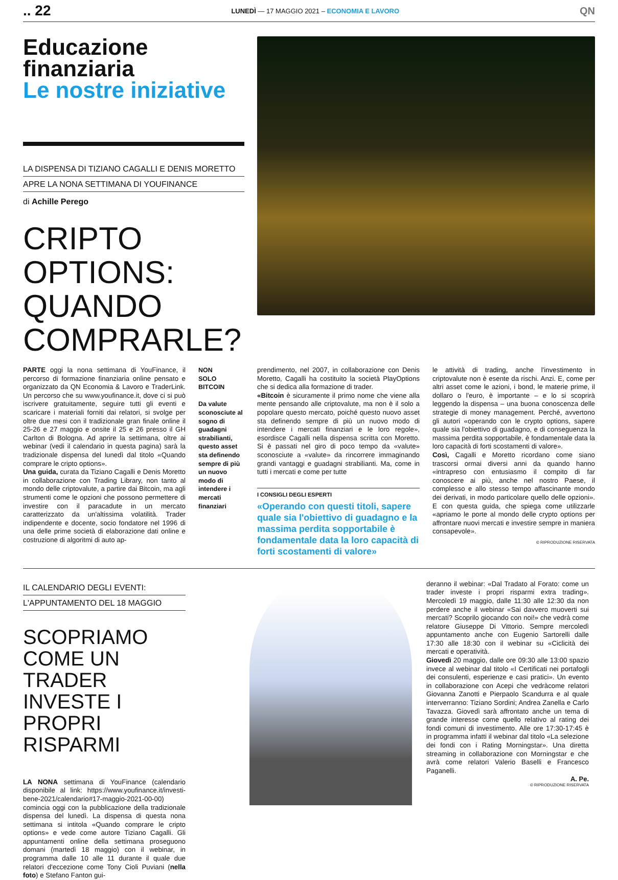.. 22 LUNEDÌ — 17 MAGGIO 2021 – ECONOMIA E LAVORO QN
Educazione finanziaria
Le nostre iniziative
LA DISPENSA DI TIZIANO CAGALLI E DENIS MORETTO
APRE LA NONA SETTIMANA DI YOUFINANCE
di Achille Perego
CRIPTO OPTIONS: QUANDO COMPRARLE?
PARTE oggi la nona settimana di YouFinance, il percorso di formazione finanziaria online pensato e organizzato da QN Economia & Lavoro e TraderLink. Un percorso che su www.youfinance.it, dove ci si può iscrivere gratuitamente, seguire tutti gli eventi e scaricare i materiali forniti dai relatori, si svolge per oltre due mesi con il tradizionale gran finale online il 25-26 e 27 maggio e onsite il 25 e 26 presso il GH Carlton di Bologna. Ad aprire la settimana, oltre ai webinar (vedi il calendario in questa pagina) sarà la tradizionale dispensa del lunedì dal titolo «Quando comprare le cripto options».
Una guida, curata da Tiziano Cagalli e Denis Moretto in collaborazione con Trading Library, non tanto al mondo delle criptovalute, a partire dai Bitcoin, ma agli strumenti come le opzioni che possono permettere di investire con il paracadute in un mercato caratterizzato da un'altissima volatilità. Trader indipendente e docente, socio fondatore nel 1996 di una delle prime società di elaborazione dati online e costruzione di algoritmi di auto ap-
NON
SOLO
BITCOIN
Da valute sconosciute al sogno di guadagni strabilianti, questo asset sta definendo sempre di più un nuovo modo di intendere i mercati finanziari
prendimento, nel 2007, in collaborazione con Denis Moretto, Cagalli ha costituito la società PlayOptions che si dedica alla formazione di trader.
«Bitcoin è sicuramente il primo nome che viene alla mente pensando alle criptovalute, ma non è il solo a popolare questo mercato, poiché questo nuovo asset sta definendo sempre di più un nuovo modo di intendere i mercati finanziari e le loro regole», esordisce Cagalli nella dispensa scritta con Moretto. Si è passati nel giro di poco tempo da «valute» sconosciute a «valute» da rincorrere immaginando grandi vantaggi e guadagni strabilianti. Ma, come in tutti i mercati e come per tutte
I CONSIGLI DEGLI ESPERTI
«Operando con questi titoli, sapere quale sia l'obiettivo di guadagno e la massima perdita sopportabile è fondamentale data la loro capacità di forti scostamenti di valore»
le attività di trading, anche l'investimento in criptovalute non è esente da rischi. Anzi. E, come per altri asset come le azioni, i bond, le materie prime, il dollaro o l'euro, è importante – e lo si scoprirà leggendo la dispensa – una buona conoscenza delle strategie di money management. Perché, avvertono gli autori «operando con le crypto options, sapere quale sia l'obiettivo di guadagno, e di conseguenza la massima perdita sopportabile, è fondamentale data la loro capacità di forti scostamenti di valore».
Così, Cagalli e Moretto ricordano come siano trascorsi ormai diversi anni da quando hanno «intrapreso con entusiasmo il compito di far conoscere ai più, anche nel nostro Paese, il complesso e allo stesso tempo affascinante mondo dei derivati, in modo particolare quello delle opzioni». E con questa guida, che spiega come utilizzarle «apriamo le porte al mondo delle crypto options per affrontare nuovi mercati e investire sempre in maniera consapevole».
© RIPRODUZIONE RISERVATA
IL CALENDARIO DEGLI EVENTI:
L'APPUNTAMENTO DEL 18 MAGGIO
SCOPRIAMO COME UN TRADER INVESTE I PROPRI RISPARMI
LA NONA settimana di YouFinance (calendario disponibile al link: https://www.youfinance.it/investi-bene-2021/calendario#17-maggio-2021-00-00) comincia oggi con la pubblicazione della tradizionale dispensa del lunedì. La dispensa di questa nona settimana si intitola «Quando comprare le cripto options» e vede come autore Tiziano Cagalli. Gli appuntamenti online della settimana proseguono domani (martedì 18 maggio) con il webinar, in programma dalle 10 alle 11 durante il quale due relatori d'eccezione come Tony Cioli Puviani (nella foto) e Stefano Fanton gui-
deranno il webinar: «Dal Tradato al Forato: come un trader investe i propri risparmi extra trading». Mercoledì 19 maggio, dalle 11:30 alle 12:30 da non perdere anche il webinar «Sai davvero muoverti sui mercati? Scoprilo giocando con noi!» che vedrà come relatore Giuseppe Di Vittorio. Sempre mercoledì appuntamento anche con Eugenio Sartorelli dalle 17:30 alle 18:30 con il webinar su «Ciclicità dei mercati e operatività.
Giovedì 20 maggio, dalle ore 09:30 alle 13:00 spazio invece al webinar dal titolo «I Certificati nei portafogli dei consulenti, esperienze e casi pratici». Un evento in collaborazione con Acepi che vedràcome relatori Giovanna Zanotti e Pierpaolo Scandurra e al quale interverranno: Tiziano Sordini; Andrea Zanella e Carlo Tavazza. Giovedì sarà affrontato anche un tema di grande interesse come quello relativo al rating dei fondi comuni di investimento. Alle ore 17:30-17:45 è in programma infatti il webinar dal titolo «La selezione dei fondi con i Rating Morningstar». Una diretta streaming in collaborazione con Morningstar e che avrà come relatori Valerio Baselli e Francesco Paganelli.
A. Pe.
© RIPRODUZIONE RISERVATA